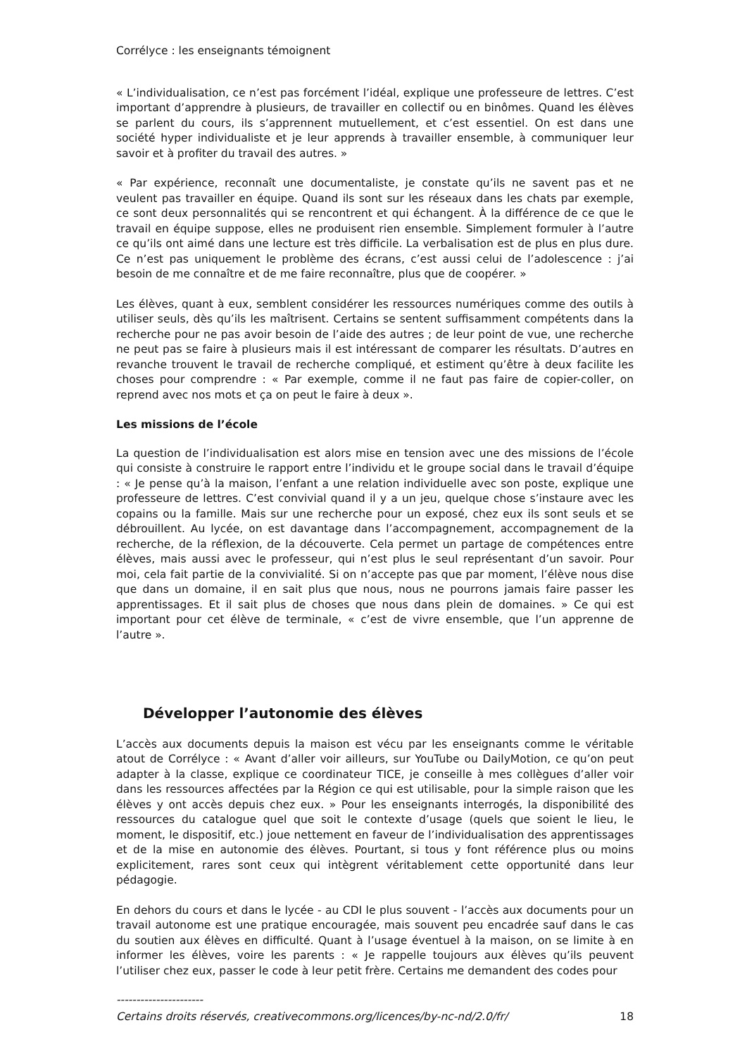Corrélyce : les enseignants témoignent
« L’individualisation, ce n’est pas forcément l’idéal, explique une professeure de lettres. C’est important d’apprendre à plusieurs, de travailler en collectif ou en binômes. Quand les élèves se parlent du cours, ils s’apprennent mutuellement, et c’est essentiel. On est dans une société hyper individualiste et je leur apprends à travailler ensemble, à communiquer leur savoir et à profiter du travail des autres. »
« Par expérience, reconnaît une documentaliste, je constate qu’ils ne savent pas et ne veulent pas travailler en équipe. Quand ils sont sur les réseaux dans les chats par exemple, ce sont deux personnalités qui se rencontrent et qui échangent. À la différence de ce que le travail en équipe suppose, elles ne produisent rien ensemble. Simplement formuler à l’autre ce qu’ils ont aimé dans une lecture est très difficile. La verbalisation est de plus en plus dure. Ce n’est pas uniquement le problème des écrans, c’est aussi celui de l’adolescence : j’ai besoin de me connaître et de me faire reconnaître, plus que de coopérer. »
Les élèves, quant à eux, semblent considérer les ressources numériques comme des outils à utiliser seuls, dès qu’ils les maîtrisent. Certains se sentent suffisamment compétents dans la recherche pour ne pas avoir besoin de l’aide des autres ; de leur point de vue, une recherche ne peut pas se faire à plusieurs mais il est intéressant de comparer les résultats. D’autres en revanche trouvent le travail de recherche compliqué, et estiment qu’être à deux facilite les choses pour comprendre : « Par exemple, comme il ne faut pas faire de copier-coller, on reprend avec nos mots et ça on peut le faire à deux ».
Les missions de l’école
La question de l’individualisation est alors mise en tension avec une des missions de l’école qui consiste à construire le rapport entre l’individu et le groupe social dans le travail d’équipe : « Je pense qu’à la maison, l’enfant a une relation individuelle avec son poste, explique une professeure de lettres. C’est convivial quand il y a un jeu, quelque chose s’instaure avec les copains ou la famille. Mais sur une recherche pour un exposé, chez eux ils sont seuls et se débrouillent. Au lycée, on est davantage dans l’accompagnement, accompagnement de la recherche, de la réflexion, de la découverte. Cela permet un partage de compétences entre élèves, mais aussi avec le professeur, qui n’est plus le seul représentant d’un savoir. Pour moi, cela fait partie de la convivialité. Si on n’accepte pas que par moment, l’élève nous dise que dans un domaine, il en sait plus que nous, nous ne pourrons jamais faire passer les apprentissages. Et il sait plus de choses que nous dans plein de domaines. » Ce qui est important pour cet élève de terminale, « c’est de vivre ensemble, que l’un apprenne de l’autre ».
Développer l’autonomie des élèves
L’accès aux documents depuis la maison est vécu par les enseignants comme le véritable atout de Corrélyce : « Avant d’aller voir ailleurs, sur YouTube ou DailyMotion, ce qu’on peut adapter à la classe, explique ce coordinateur TICE, je conseille à mes collègues d’aller voir dans les ressources affectées par la Région ce qui est utilisable, pour la simple raison que les élèves y ont accès depuis chez eux. » Pour les enseignants interrogés, la disponibilité des ressources du catalogue quel que soit le contexte d’usage (quels que soient le lieu, le moment, le dispositif, etc.) joue nettement en faveur de l’individualisation des apprentissages et de la mise en autonomie des élèves. Pourtant, si tous y font référence plus ou moins explicitement, rares sont ceux qui intègrent véritablement cette opportunité dans leur pédagogie.
En dehors du cours et dans le lycée - au CDI le plus souvent - l’accès aux documents pour un travail autonome est une pratique encouragée, mais souvent peu encadrée sauf dans le cas du soutien aux élèves en difficulté. Quant à l’usage éventuel à la maison, on se limite à en informer les élèves, voire les parents : « Je rappelle toujours aux élèves qu’ils peuvent l’utiliser chez eux, passer le code à leur petit frère. Certains me demandent des codes pour
----------------------
Certains droits réservés, creativecommons.org/licences/by-nc-nd/2.0/fr/ 18